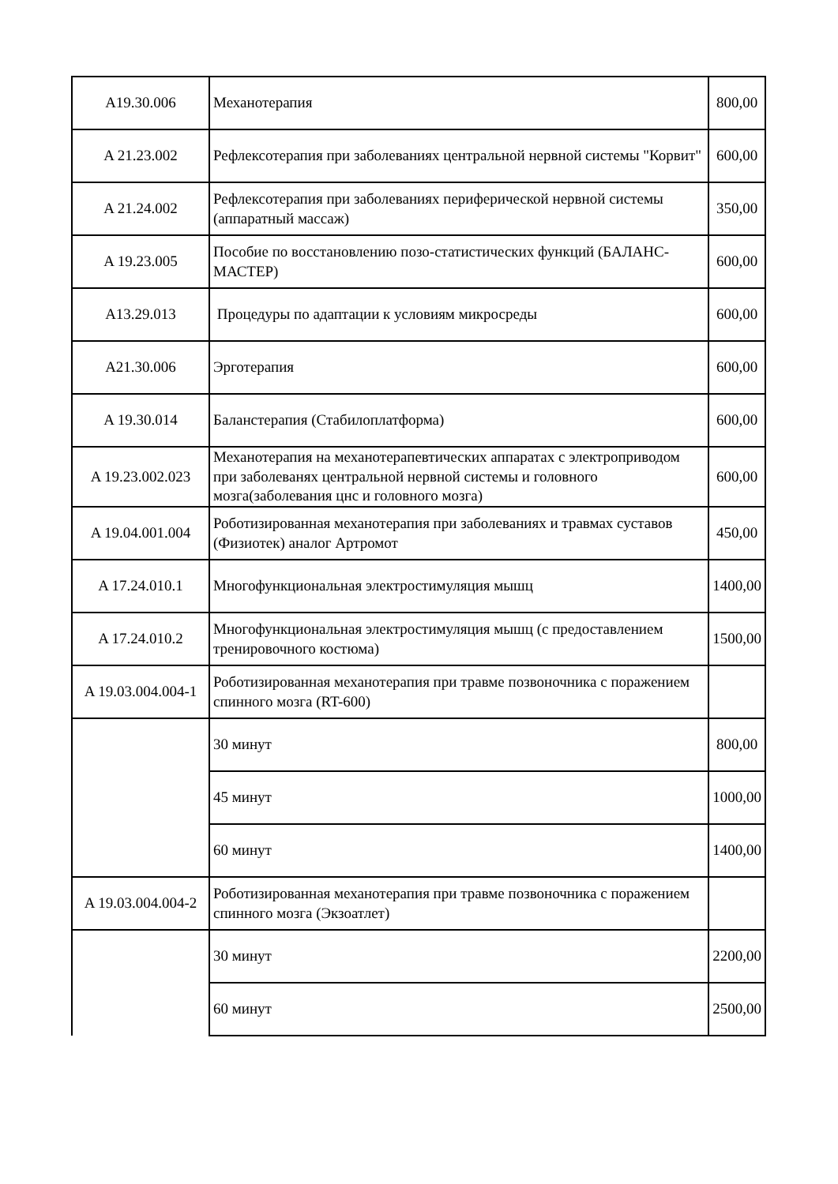| A19.30.006 | Механотерапия | 800,00 |
| A 21.23.002 | Рефлексотерапия при заболеваниях центральной нервной системы "Корвит" | 600,00 |
| A 21.24.002 | Рефлексотерапия при заболеваниях периферической нервной системы (аппаратный массаж) | 350,00 |
| A 19.23.005 | Пособие по восстановлению позо-статистических функций (БАЛАНС-МАСТЕР) | 600,00 |
| A13.29.013 | Процедуры по адаптации к условиям микросреды | 600,00 |
| A21.30.006 | Эрготерапия | 600,00 |
| A 19.30.014 | Баланстерапия (Стабилоплатформа) | 600,00 |
| A 19.23.002.023 | Механотерапия на механотерапевтических аппаратах с электроприводом при заболеванях центральной нервной системы и головного мозга(заболевания цнс и головного мозга) | 600,00 |
| A 19.04.001.004 | Роботизированная механотерапия при заболеваниях и травмах суставов (Физиотек) аналог Артромот | 450,00 |
| A 17.24.010.1 | Многофункциональная электростимуляция мышц | 1400,00 |
| A 17.24.010.2 | Многофункциональная электростимуляция мышц (с предоставлением тренировочного костюма) | 1500,00 |
| A 19.03.004.004-1 | Роботизированная механотерапия при травме позвоночника с поражением спинного мозга (RT-600) | |
| | 30 минут | 800,00 |
| | 45 минут | 1000,00 |
| | 60 минут | 1400,00 |
| A 19.03.004.004-2 | Роботизированная механотерапия при травме позвоночника с поражением спинного мозга (Экзоатлет) | |
| | 30 минут | 2200,00 |
| | 60 минут | 2500,00 |